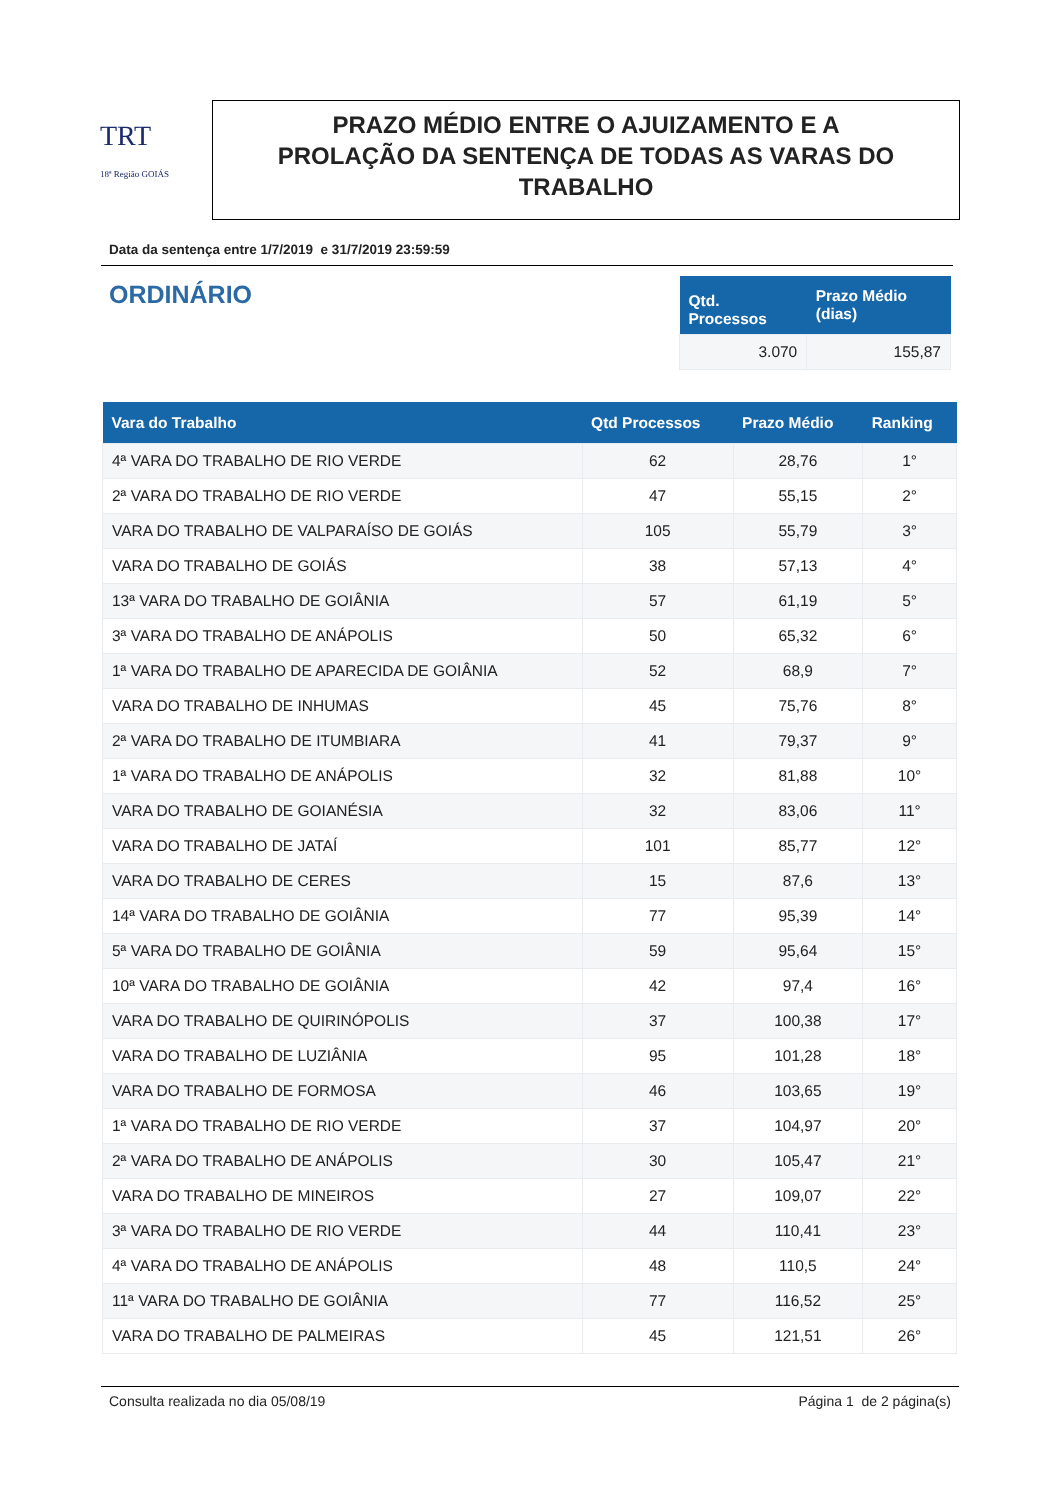TRT
18ª Região GOIÁS
PRAZO MÉDIO ENTRE O AJUIZAMENTO E A
PROLAÇÃO DA SENTENÇA DE TODAS AS VARAS DO
TRABALHO
Data da sentença entre 1/7/2019 e 31/7/2019 23:59:59
ORDINÁRIO
| Qtd. Processos | Prazo Médio (dias) |
| --- | --- |
| 3.070 | 155,87 |
| Vara do Trabalho | Qtd Processos | Prazo Médio | Ranking |
| --- | --- | --- | --- |
| 4ª VARA DO TRABALHO DE RIO VERDE | 62 | 28,76 | 1° |
| 2ª VARA DO TRABALHO DE RIO VERDE | 47 | 55,15 | 2° |
| VARA DO TRABALHO DE VALPARAÍSO DE GOIÁS | 105 | 55,79 | 3° |
| VARA DO TRABALHO DE GOIÁS | 38 | 57,13 | 4° |
| 13ª VARA DO TRABALHO DE GOIÂNIA | 57 | 61,19 | 5° |
| 3ª VARA DO TRABALHO DE ANÁPOLIS | 50 | 65,32 | 6° |
| 1ª VARA DO TRABALHO DE APARECIDA DE GOIÂNIA | 52 | 68,9 | 7° |
| VARA DO TRABALHO DE INHUMAS | 45 | 75,76 | 8° |
| 2ª VARA DO TRABALHO DE ITUMBIARA | 41 | 79,37 | 9° |
| 1ª VARA DO TRABALHO DE ANÁPOLIS | 32 | 81,88 | 10° |
| VARA DO TRABALHO DE GOIANÉSIA | 32 | 83,06 | 11° |
| VARA DO TRABALHO DE JATAÍ | 101 | 85,77 | 12° |
| VARA DO TRABALHO DE CERES | 15 | 87,6 | 13° |
| 14ª VARA DO TRABALHO DE GOIÂNIA | 77 | 95,39 | 14° |
| 5ª VARA DO TRABALHO DE GOIÂNIA | 59 | 95,64 | 15° |
| 10ª VARA DO TRABALHO DE GOIÂNIA | 42 | 97,4 | 16° |
| VARA DO TRABALHO DE QUIRINÓPOLIS | 37 | 100,38 | 17° |
| VARA DO TRABALHO DE LUZIÂNIA | 95 | 101,28 | 18° |
| VARA DO TRABALHO DE FORMOSA | 46 | 103,65 | 19° |
| 1ª VARA DO TRABALHO DE RIO VERDE | 37 | 104,97 | 20° |
| 2ª VARA DO TRABALHO DE ANÁPOLIS | 30 | 105,47 | 21° |
| VARA DO TRABALHO DE MINEIROS | 27 | 109,07 | 22° |
| 3ª VARA DO TRABALHO DE RIO VERDE | 44 | 110,41 | 23° |
| 4ª VARA DO TRABALHO DE ANÁPOLIS | 48 | 110,5 | 24° |
| 11ª VARA DO TRABALHO DE GOIÂNIA | 77 | 116,52 | 25° |
| VARA DO TRABALHO DE PALMEIRAS | 45 | 121,51 | 26° |
Consulta realizada no dia 05/08/19 Página 1 de 2 página(s)